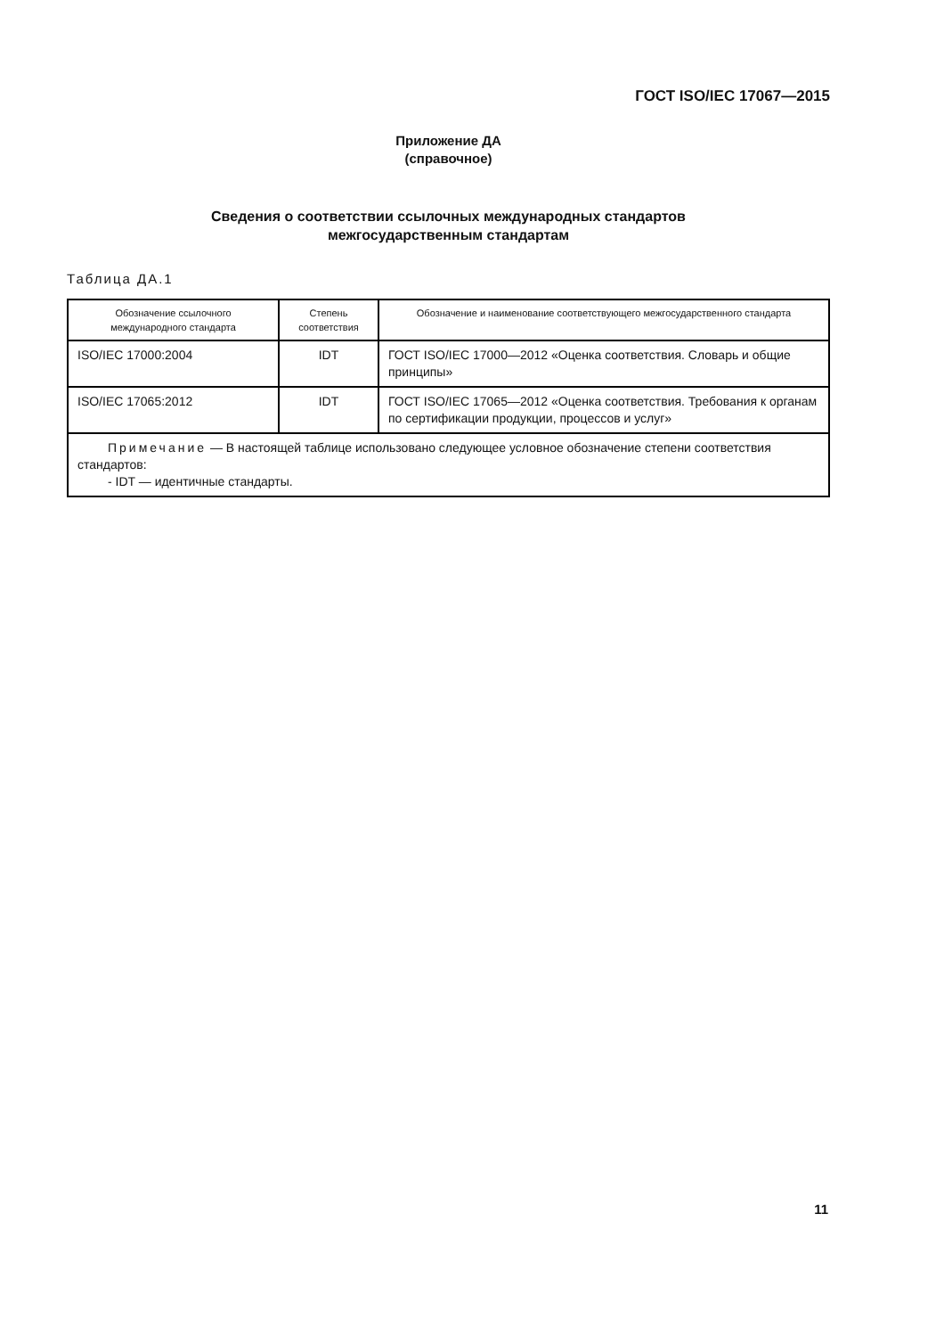ГОСТ ISO/IEC 17067—2015
Приложение ДА
(справочное)
Сведения о соответствии ссылочных международных стандартов
межгосударственным стандартам
Таблица ДА.1
| Обозначение ссылочного международного стандарта | Степень соответствия | Обозначение и наименование соответствующего межгосударственного стандарта |
| --- | --- | --- |
| ISO/IEC 17000:2004 | IDT | ГОСТ ISO/IEC 17000—2012 «Оценка соответствия. Словарь и общие принципы» |
| ISO/IEC 17065:2012 | IDT | ГОСТ ISO/IEC 17065—2012 «Оценка соответствия. Требования к органам по сертификации продукции, процессов и услуг» |
| Примечание — В настоящей таблице использовано следующее условное обозначение степени соответствия стандартов: - IDT — идентичные стандарты. | | |
11